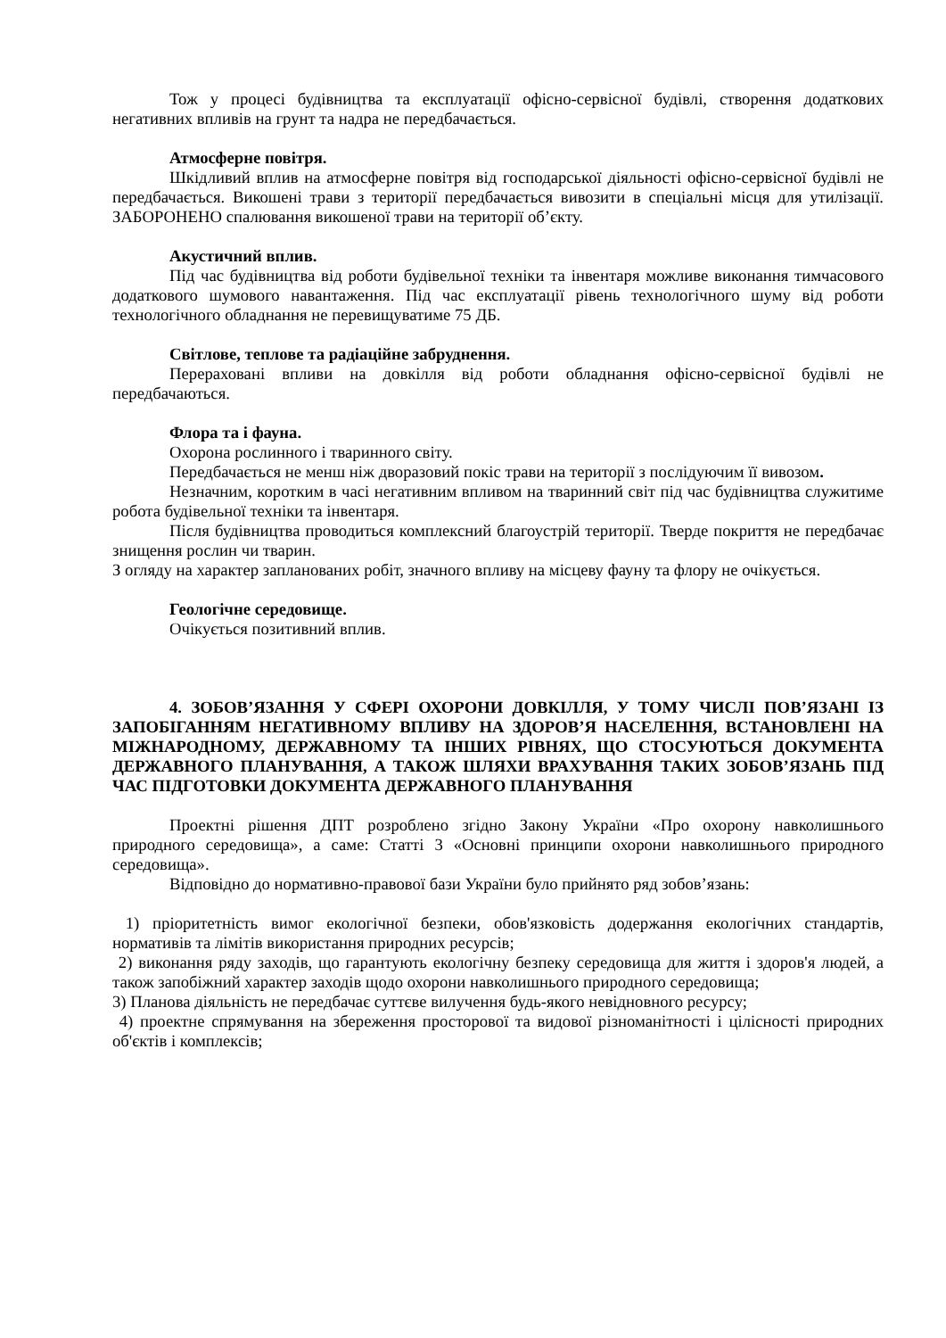Тож у процесі будівництва та експлуатації офісно-сервісної будівлі, створення додаткових негативних впливів на грунт та надра не передбачається.
Атмосферне повітря.
Шкідливий вплив на атмосферне повітря від господарської діяльності офісно-сервісної будівлі не передбачається. Викошені трави з території передбачається вивозити в спеціальні місця для утилізації. ЗАБОРОНЕНО спалювання викошеної трави на території об’єкту.
Акустичний вплив.
Під час будівництва від роботи будівельної техніки та інвентаря можливе виконання тимчасового додаткового шумового навантаження. Під час експлуатації рівень технологічного шуму від роботи технологічного обладнання не перевищуватиме 75 ДБ.
Світлове, теплове та радіаційне забруднення.
Перераховані впливи на довкілля від роботи обладнання офісно-сервісної будівлі не передбачаються.
Флора та і фауна.
Охорона рослинного і тваринного світу.
Передбачається не менш ніж дворазовий покіс трави на території з послідуючим її вивозом.
Незначним, коротким в часі негативним впливом на тваринний світ під час будівництва служитиме робота будівельної техніки та інвентаря.
Після будівництва проводиться комплексний благоустрій території. Тверде покриття не передбачає знищення рослин чи тварин.
З огляду на характер запланованих робіт, значного впливу на місцеву фауну та флору не очікується.
Геологічне середовище.
Очікується позитивний вплив.
4. ЗОБОВ’ЯЗАННЯ У СФЕРІ ОХОРОНИ ДОВКІЛЛЯ, У ТОМУ ЧИСЛІ ПОВ’ЯЗАНІ ІЗ ЗАПОБІГАННЯМ НЕГАТИВНОМУ ВПЛИВУ НА ЗДОРОВ’Я НАСЕЛЕННЯ, ВСТАНОВЛЕНІ НА МІЖНАРОДНОМУ, ДЕРЖАВНОМУ ТА ІНШИХ РІВНЯХ, ЩО СТОСУЮТЬСЯ ДОКУМЕНТА ДЕРЖАВНОГО ПЛАНУВАННЯ, А ТАКОЖ ШЛЯХИ ВРАХУВАННЯ ТАКИХ ЗОБОВ’ЯЗАНЬ ПІД ЧАС ПІДГОТОВКИ ДОКУМЕНТА ДЕРЖАВНОГО ПЛАНУВАННЯ
Проектні рішення ДПТ розроблено згідно Закону України «Про охорону навколишнього природного середовища», а саме: Статті 3 «Основні принципи охорони навколишнього природного середовища».
Відповідно до нормативно-правової бази України було прийнято ряд зобов’язань:
1) пріоритетність вимог екологічної безпеки, обов'язковість додержання екологічних стандартів, нормативів та лімітів використання природних ресурсів;
2) виконання ряду заходів, що гарантують екологічну безпеку середовища для життя і здоров'я людей, а також запобіжний характер заходів щодо охорони навколишнього природного середовища;
3) Планова діяльність не передбачає суттєве вилучення будь-якого невідновного ресурсу;
4) проектне спрямування на збереження просторової та видової різноманітності і цілісності природних об'єктів і комплексів;